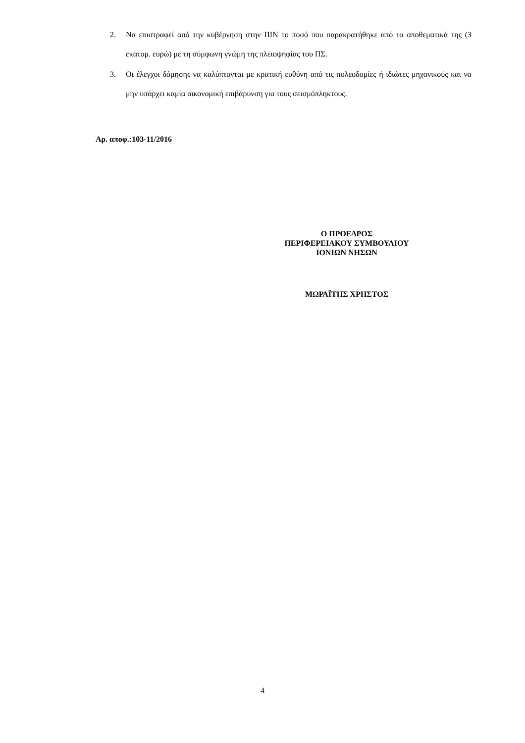2. Να επιστραφεί από την κυβέρνηση στην ΠΙΝ το ποσό που παρακρατήθηκε από τα αποθεματικά της (3 εκατομ. ευρώ) με τη σύμφωνη γνώμη της πλειοψηφίας του ΠΣ.
3. Οι έλεγχοι δόμησης να καλύπτονται με κρατική ευθύνη από τις πολεοδομίες ή ιδιώτες μηχανικούς και να μην υπάρχει καμία οικονομική επιβάρυνση για τους σεισμόπληκτους.
Αρ. αποφ.:103-11/2016
Ο ΠΡΟΕΔΡΟΣ
ΠΕΡΙΦΕΡΕΙΑΚΟΥ ΣΥΜΒΟΥΛΙΟΥ
ΙΟΝΙΩΝ ΝΗΣΩΝ
ΜΩΡΑΪΤΗΣ ΧΡΗΣΤΟΣ
4